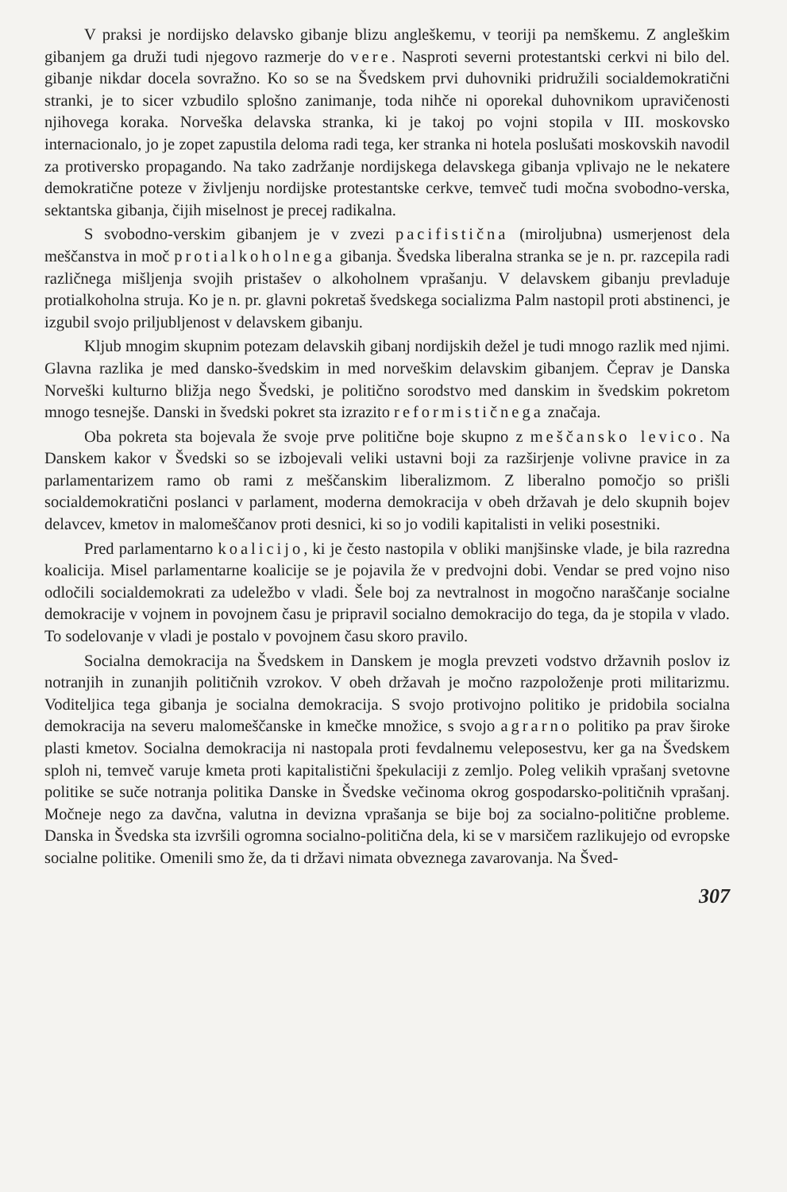V praksi je nordijsko delavsko gibanje blizu angleškemu, v teoriji pa nemškemu. Z angleškim gibanjem ga druži tudi njegovo razmerje do vere. Nasproti severni protestantski cerkvi ni bilo del. gibanje nikdar docela sovražno. Ko so se na Švedskem prvi duhovniki pridružili socialdemokratični stranki, je to sicer vzbudilo splošno zanimanje, toda nihče ni oporekal duhovnikom upravičenosti njihovega koraka. Norveška delavska stranka, ki je takoj po vojni stopila v III. moskovsko internacionalo, jo je zopet zapustila deloma radi tega, ker stranka ni hotela poslušati moskovskih navodil za protiversko propagando. Na tako zadržanje nordijskega delavskega gibanja vplivajo ne le nekatere demokratične poteze v življenju nordijske protestantske cerkve, temveč tudi močna svobodno-verska, sektantska gibanja, čijih miselnost je precej radikalna.
S svobodno-verskim gibanjem je v zvezi pacifistična (miroljubna) usmerjenost dela meščanstva in moč protialkoholnega gibanja. Švedska liberalna stranka se je n. pr. razcepila radi različnega mišljenja svojih pristašev o alkoholnem vprašanju. V delavskem gibanju prevladuje protialkoholna struja. Ko je n. pr. glavni pokretaš švedskega socializma Palm nastopil proti abstinenci, je izgubil svojo priljubljenost v delavskem gibanju.
Kljub mnogim skupnim potezam delavskih gibanj nordijskih dežel je tudi mnogo razlik med njimi. Glavna razlika je med dansko-švedskim in med norveškim delavskim gibanjem. Čeprav je Danska Norveški kulturno bližja nego Švedski, je politično sorodstvo med danskim in švedskim pokretom mnogo tesnejše. Danski in švedski pokret sta izrazito reformističnega značaja.
Oba pokreta sta bojevala že svoje prve politične boje skupno z meščansko levico. Na Danskem kakor v Švedski so se izbojevali veliki ustavni boji za razširjenje volivne pravice in za parlamentarizem ramo ob rami z meščanskim liberalizmom. Z liberalno pomočjo so prišli socialdemokratični poslanci v parlament, moderna demokracija v obeh državah je delo skupnih bojev delavcev, kmetov in malomeščanov proti desnici, ki so jo vodili kapitalisti in veliki posestniki.
Pred parlamentarno koalicijo, ki je često nastopila v obliki manjšinske vlade, je bila razredna koalicija. Misel parlamentarne koalicije se je pojavila že v predvojni dobi. Vendar se pred vojno niso odločili socialdemokrati za udeležbo v vladi. Šele boj za nevtralnost in mogočno naraščanje socialne demokracije v vojnem in povojnem času je pripravil socialno demokracijo do tega, da je stopila v vlado. To sodelovanje v vladi je postalo v povojnem času skoro pravilo.
Socialna demokracija na Švedskem in Danskem je mogla prevzeti vodstvo državnih poslov iz notranjih in zunanjih političnih vzrokov. V obeh državah je močno razpoloženje proti militarizmu. Voditeljica tega gibanja je socialna demokracija. S svojo protivojno politiko je pridobila socialna demokracija na severu malomeščanske in kmečke množice, s svojo agrarno politiko pa prav široke plasti kmetov. Socialna demokracija ni nastopala proti fevdalnemu veleposestvu, ker ga na Švedskem sploh ni, temveč varuje kmeta proti kapitalistični špekulaciji z zemljo. Poleg velikih vprašanj svetovne politike se suče notranja politika Danske in Švedske večinoma okrog gospodarsko-političnih vprašanj. Močneje nego za davčna, valutna in devizna vprašanja se bije boj za socialno-politične probleme. Danska in Švedska sta izvršili ogromna socialno-politična dela, ki se v marsičem razlikujejo od evropske socialne politike. Omenili smo že, da ti državi nimata obveznega zavarovanja. Na Šved-
307